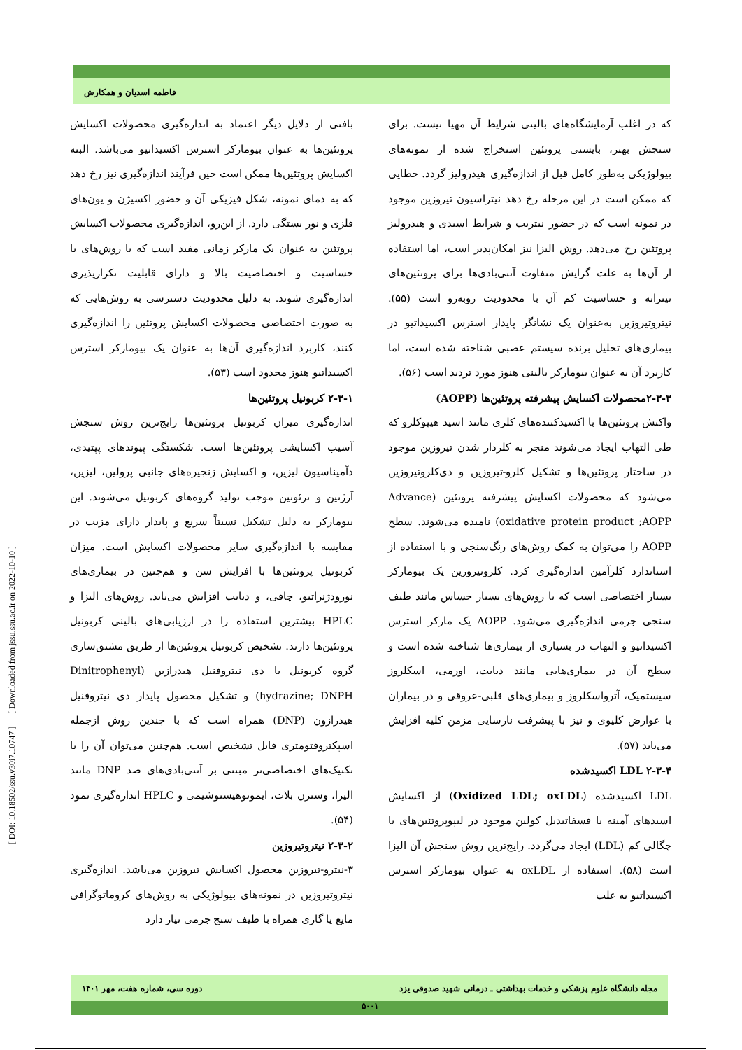فاطمه اسدیان و همکارش
بافتی از دلایل دیگر اعتماد به اندازه‌گیری محصولات اکسایش پروتئین‌ها به عنوان بیومارکر استرس اکسیداتیو می‌باشد. البته اکسایش پروتئین‌ها ممکن است حین فرآیند اندازه‌گیری نیز رخ دهد که به دمای نمونه، شکل فیزیکی آن و حضور اکسیژن و یون‌های فلزی و نور بستگی دارد. از این‌رو، اندازه‌گیری محصولات اکسایش پروتئین به عنوان یک مارکر زمانی مفید است که با روش‌های با حساسیت و اختصاصیت بالا و دارای قابلیت تکرارپذیری اندازه‌گیری شوند. به دلیل محدودیت دسترسی به روش‌هایی که به صورت اختصاصی محصولات اکسایش پروتئین را اندازه‌گیری کنند، کاربرد اندازه‌گیری آن‌ها به عنوان یک بیومارکر استرس اکسیداتیو هنوز محدود است (۵۳).
۲-۳-۱ کربونیل پروتئین‌ها
اندازه‌گیری میزان کربونیل پروتئین‌ها رایج‌ترین روش سنجش آسیب اکسایشی پروتئین‌ها است. شکستگی پیوندهای پپتیدی، دآمیناسیون لیزین، و اکسایش زنجیره‌های جانبی پرولین، لیزین، آرژنین و ترئونین موجب تولید گروه‌های کربونیل می‌شوند. این بیومارکر به دلیل تشکیل نسبتاً سریع و پایدار دارای مزیت در مقایسه با اندازه‌گیری سایر محصولات اکسایش است. میزان کربونیل پروتئین‌ها با افزایش سن و هم‌چنین در بیماری‌های نورودژنراتیو، چاقی، و دیابت افزایش می‌یابد. روش‌های الیزا و HPLC بیشترین استفاده را در ارزیابی‌های بالینی کربونیل پروتئین‌ها دارند. تشخیص کربونیل پروتئین‌ها از طریق مشتق‌سازی گروه کربونیل با دی نیتروفنیل هیدرازین (Dinitrophenyl hydrazine; DNPH) و تشکیل محصول پایدار دی نیتروفنیل هیدرازون (DNP) همراه است که با چندین روش ازجمله اسپکتروفتومتری قابل تشخیص است. هم‌چنین می‌توان آن را با تکنیک‌های اختصاصی‌تر مبتنی بر آنتی‌بادی‌های ضد DNP مانند الیزا، وسترن بلات، ایمونوهیستوشیمی و HPLC اندازه‌گیری نمود (۵۴).
۲-۳-۲ نیتروتیروزین
۳-نیترو-تیروزین محصول اکسایش تیروزین می‌باشد. اندازه‌گیری نیتروتیروزین در نمونه‌های بیولوژیکی به روش‌های کروماتوگرافی مایع یا گازی همراه با طیف سنج جرمی نیاز دارد
که در اغلب آزمایشگاه‌های بالینی شرایط آن مهیا نیست. برای سنجش بهتر، بایستی پروتئین استخراج شده از نمونه‌های بیولوژیکی به‌طور کامل قبل از اندازه‌گیری هیدرولیز گردد. خطایی که ممکن است در این مرحله رخ دهد نیتراسیون تیروزین موجود در نمونه است که در حضور نیتریت و شرایط اسیدی و هیدرولیز پروتئین رخ می‌دهد. روش الیزا نیز امکان‌پذیر است، اما استفاده از آن‌ها به علت گرایش متفاوت آنتی‌بادی‌ها برای پروتئین‌های نیتراته و حساسیت کم آن با محدودیت روبه‌رو است (۵۵). نیتروتیروزین به‌عنوان یک نشانگر پایدار استرس اکسیداتیو در بیماری‌های تحلیل برنده سیستم عصبی شناخته شده است، اما کاربرد آن به عنوان بیومارکر بالینی هنوز مورد تردید است (۵۶).
۲-۳-۳محصولات اکسایش پیشرفته پروتئین‌ها (AOPP)
واکنش پروتئین‌ها با اکسیدکننده‌های کلری مانند اسید هیپوکلرو که طی التهاب ایجاد می‌شوند منجر به کلردار شدن تیروزین موجود در ساختار پروتئین‌ها و تشکیل کلرو-تیروزین و دی‌کلروتیروزین می‌شود که محصولات اکسایش پیشرفته پروتئین (Advance oxidative protein product ;AOPP) نامیده می‌شوند. سطح AOPP را می‌توان به کمک روش‌های رنگ‌سنجی و با استفاده از استاندارد کلرآمین اندازه‌گیری کرد. کلروتیروزین یک بیومارکر بسیار اختصاصی است که با روش‌های بسیار حساس مانند طیف سنجی جرمی اندازه‌گیری می‌شود. AOPP یک مارکر استرس اکسیداتیو و التهاب در بسیاری از بیماری‌ها شناخته شده است و سطح آن در بیماری‌هایی مانند دیابت، اورمی، اسکلروز سیستمیک، آترواسکلروز و بیماری‌های قلبی-عروقی و در بیماران با عوارض کلیوی و نیز با پیشرفت نارسایی مزمن کلیه افزایش می‌یابد (۵۷).
۲-۳-۴ LDL اکسیدشده
LDL اکسیدشده (Oxidized LDL; oxLDL) از اکسایش اسیدهای آمینه یا فسفاتیدیل کولین موجود در لیپوپروتئین‌های با چگالی کم (LDL) ایجاد می‌گردد. رایج‌ترین روش سنجش آن الیزا است (۵۸). استفاده از oxLDL به عنوان بیومارکر استرس اکسیداتیو به علت
[ DOI: 10.18502/ssu.v30i7.10747 ] [ Downloaded from jssu.ssu.ac.ir on 2022-10-10 ]
مجله دانشگاه علوم پزشکی و خدمات بهداشتی ـ درمانی شهید صدوقی یزد دوره سی، شماره هفت، مهر ۱۴۰۱
۵۰۰۱